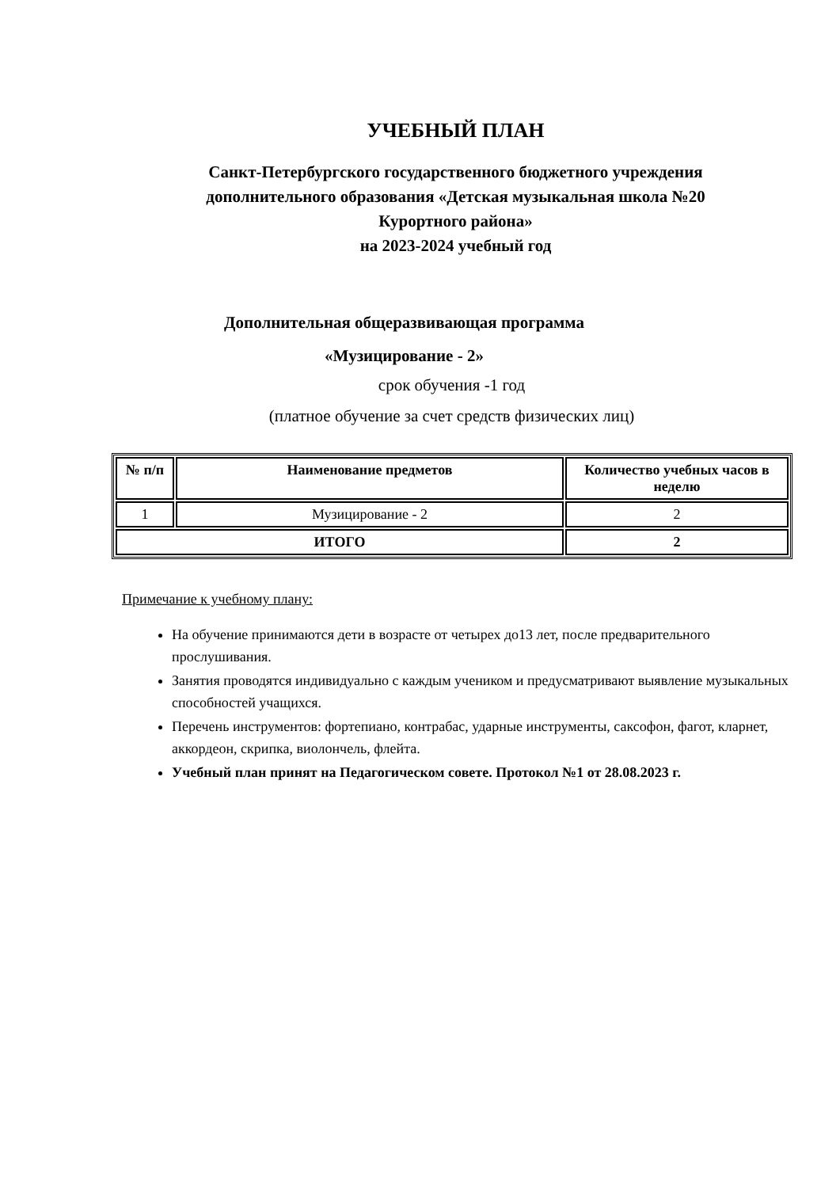УЧЕБНЫЙ ПЛАН
Санкт-Петербургского государственного бюджетного учреждения
дополнительного образования «Детская музыкальная школа №20
Курортного района»
на 2023-2024 учебный год
Дополнительная общеразвивающая программа
«Музицирование - 2»
срок обучения -1 год
(платное обучение за счет средств физических лиц)
| № п/п | Наименование предметов | Количество учебных часов в неделю |
| --- | --- | --- |
| 1 | Музицирование - 2 | 2 |
| ИТОГО | | 2 |
Примечание к учебному плану:
На обучение принимаются дети в возрасте от четырех до13 лет, после предварительного прослушивания.
Занятия проводятся индивидуально с каждым учеником и предусматривают выявление музыкальных способностей учащихся.
Перечень инструментов: фортепиано, контрабас, ударные инструменты, саксофон, фагот, кларнет, аккордеон, скрипка, виолончель, флейта.
Учебный план принят на Педагогическом совете. Протокол №1 от 28.08.2023 г.